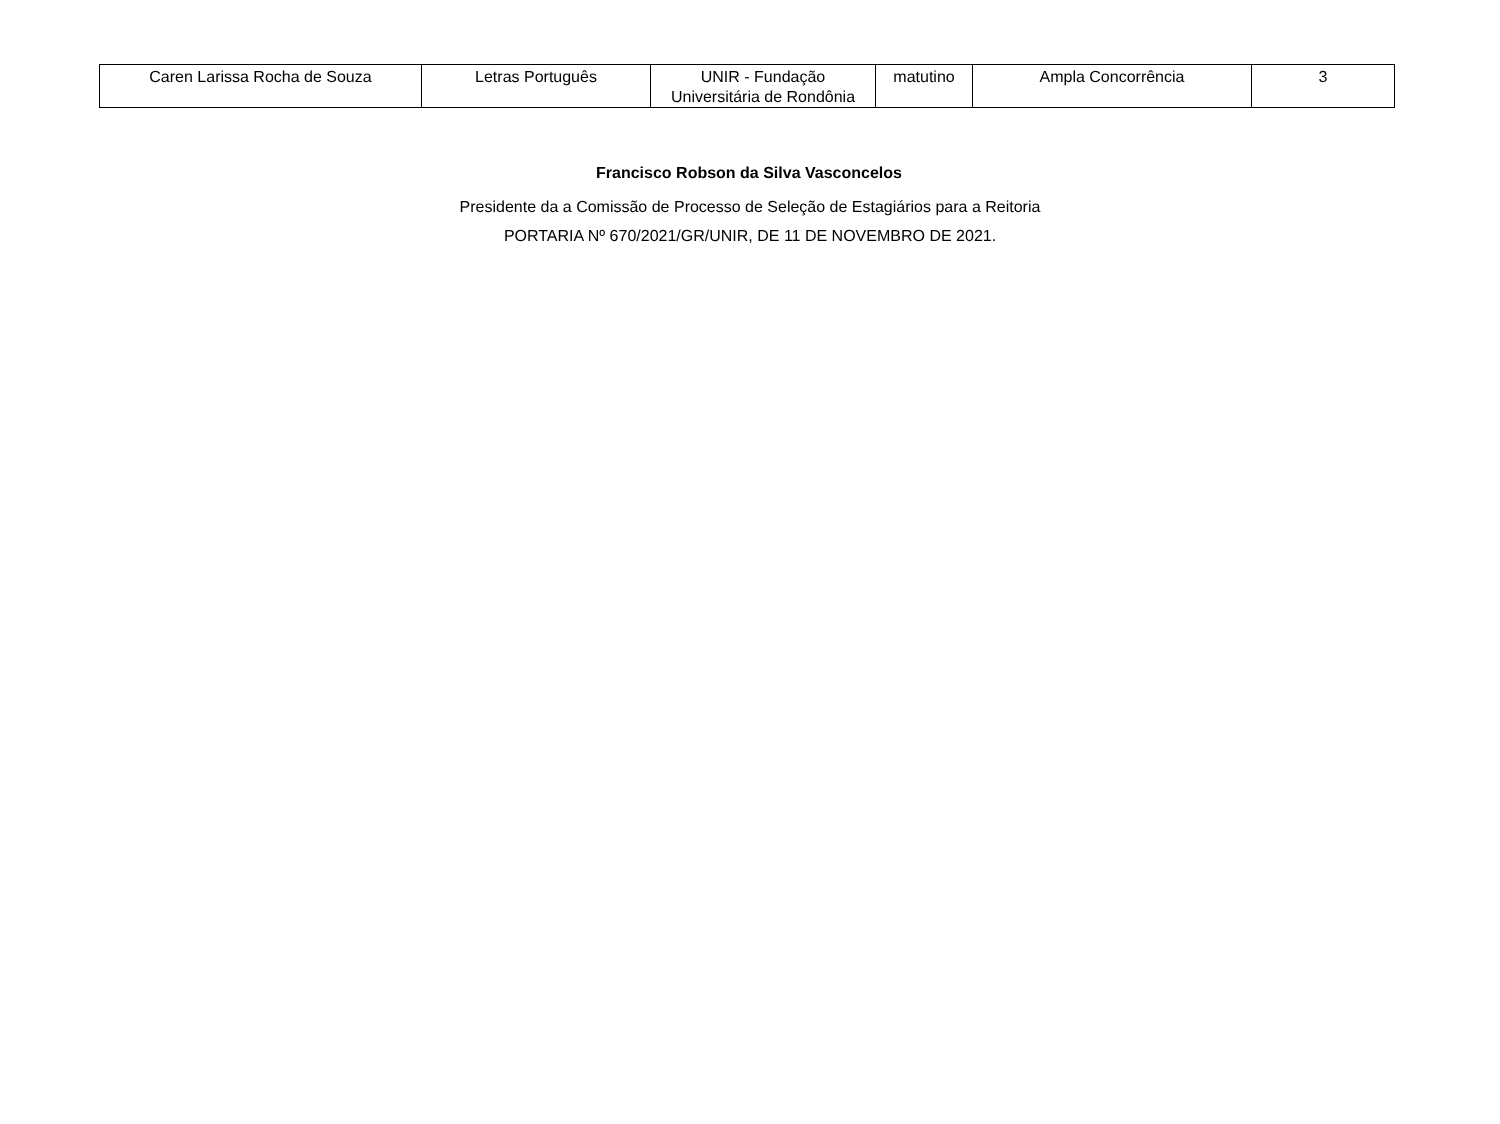| Caren Larissa Rocha de Souza | Letras Português | UNIR - Fundação Universitária de Rondônia | matutino | Ampla Concorrência | 3 |
Francisco Robson da Silva Vasconcelos
Presidente da a Comissão de Processo de Seleção de Estagiários para a Reitoria
PORTARIA Nº 670/2021/GR/UNIR, DE 11 DE NOVEMBRO DE 2021.